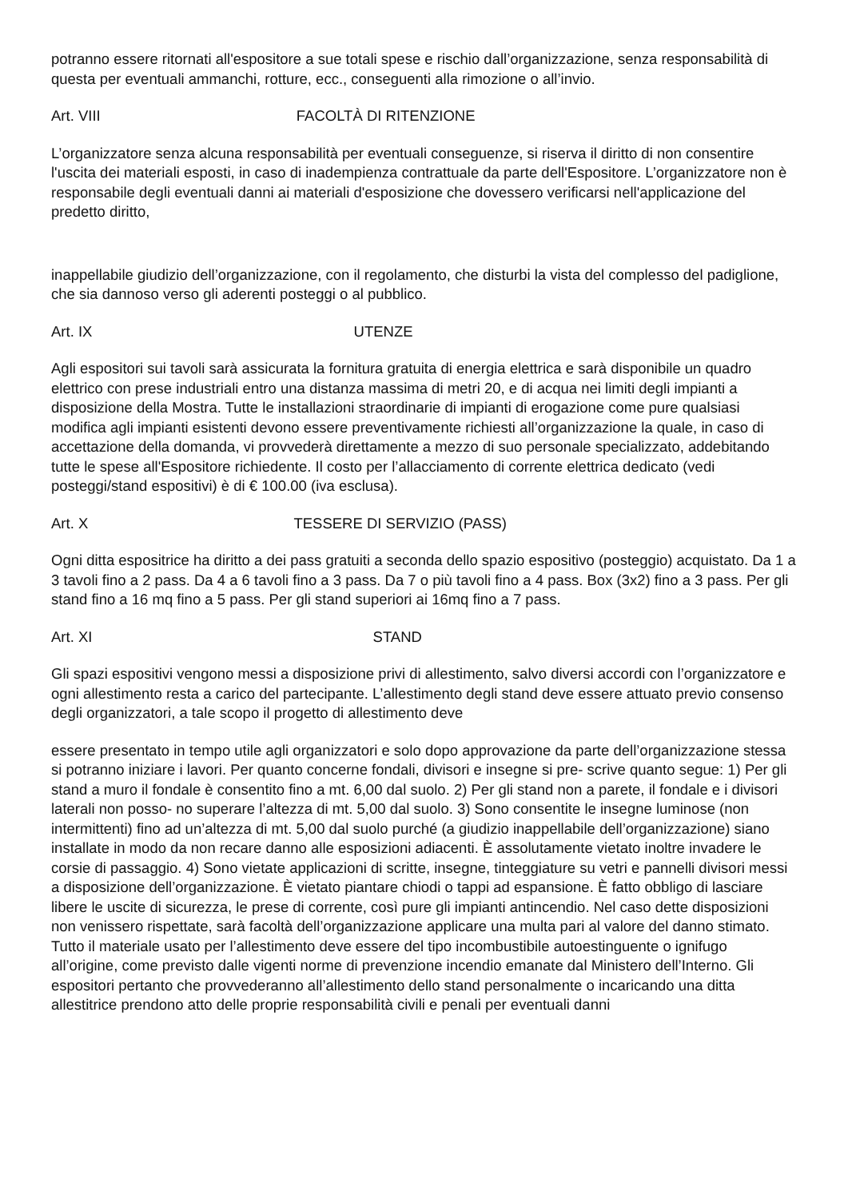potranno essere ritornati all'espositore a sue totali spese e rischio dall’organizzazione, senza responsabilità di questa per eventuali ammanchi, rotture, ecc., conseguenti alla rimozione o all’invio.
Art. VIII FACOLTÀ DI RITENZIONE
L’organizzatore senza alcuna responsabilità per eventuali conseguenze, si riserva il diritto di non consentire l'uscita dei materiali esposti, in caso di inadempienza contrattuale da parte dell'Espositore. L’organizzatore non è responsabile degli eventuali danni ai materiali d'esposizione che dovessero verificarsi nell'applicazione del predetto diritto,
inappellabile giudizio dell’organizzazione, con il regolamento, che disturbi la vista del complesso del padiglione, che sia dannoso verso gli aderenti posteggi o al pubblico.
Art. IX UTENZE
Agli espositori sui tavoli sarà assicurata la fornitura gratuita di energia elettrica e sarà disponibile un quadro elettrico con prese industriali entro una distanza massima di metri 20, e di acqua nei limiti degli impianti a disposizione della Mostra. Tutte le installazioni straordinarie di impianti di erogazione come pure qualsiasi modifica agli impianti esistenti devono essere preventivamente richiesti all’organizzazione la quale, in caso di accettazione della domanda, vi provvederà direttamente a mezzo di suo personale specializzato, addebitando tutte le spese all'Espositore richiedente. Il costo per l’allacciamento di corrente elettrica dedicato (vedi posteggi/stand espositivi) è di € 100.00 (iva esclusa).
Art. X TESSERE DI SERVIZIO (PASS)
Ogni ditta espositrice ha diritto a dei pass gratuiti a seconda dello spazio espositivo (posteggio) acquistato. Da 1 a 3 tavoli fino a 2 pass. Da 4 a 6 tavoli fino a 3 pass. Da 7 o più tavoli fino a 4 pass. Box (3x2) fino a 3 pass. Per gli stand fino a 16 mq fino a 5 pass. Per gli stand superiori ai 16mq fino a 7 pass.
Art. XI STAND
Gli spazi espositivi vengono messi a disposizione privi di allestimento, salvo diversi accordi con l’organizzatore e ogni allestimento resta a carico del partecipante. L’allestimento degli stand deve essere attuato previo consenso degli organizzatori, a tale scopo il progetto di allestimento deve
essere presentato in tempo utile agli organizzatori e solo dopo approvazione da parte dell’organizzazione stessa si potranno iniziare i lavori. Per quanto concerne fondali, divisori e insegne si pre- scrive quanto segue: 1) Per gli stand a muro il fondale è consentito fino a mt. 6,00 dal suolo. 2) Per gli stand non a parete, il fondale e i divisori laterali non posso- no superare l’altezza di mt. 5,00 dal suolo. 3) Sono consentite le insegne luminose (non intermittenti) fino ad un’altezza di mt. 5,00 dal suolo purché (a giudizio inappellabile dell’organizzazione) siano installate in modo da non recare danno alle esposizioni adiacenti. È assolutamente vietato inoltre invadere le corsie di passaggio. 4) Sono vietate applicazioni di scritte, insegne, tinteggiature su vetri e pannelli divisori messi a disposizione dell’organizzazione. È vietato piantare chiodi o tappi ad espansione. È fatto obbligo di lasciare libere le uscite di sicurezza, le prese di corrente, così pure gli impianti antincendio. Nel caso dette disposizioni non venissero rispettate, sarà facoltà dell’organizzazione applicare una multa pari al valore del danno stimato. Tutto il materiale usato per l’allestimento deve essere del tipo incombustibile autoestinguente o ignifugo all’origine, come previsto dalle vigenti norme di prevenzione incendio emanate dal Ministero dell’Interno. Gli espositori pertanto che provvederanno all’allestimento dello stand personalmente o incaricando una ditta allestitrice prendono atto delle proprie responsabilità civili e penali per eventuali danni